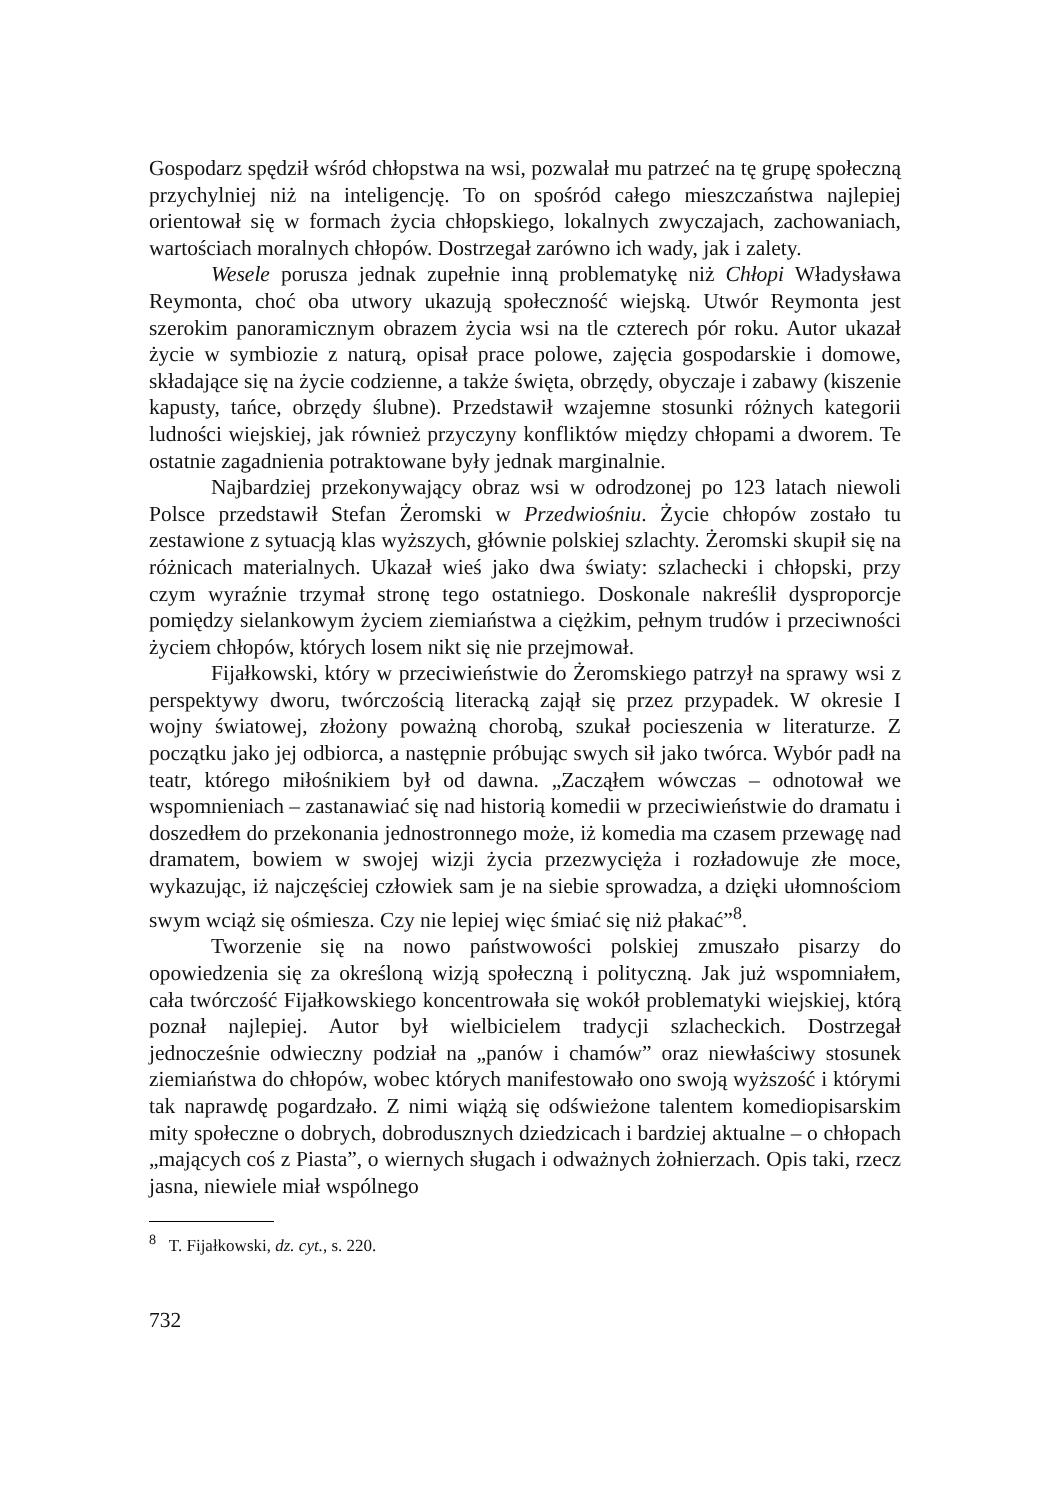Gospodarz spędził wśród chłopstwa na wsi, pozwalał mu patrzeć na tę grupę społeczną przychylniej niż na inteligencję. To on spośród całego mieszczaństwa najlepiej orientował się w formach życia chłopskiego, lokalnych zwyczajach, zachowaniach, wartościach moralnych chłopów. Dostrzegał zarówno ich wady, jak i zalety.
Wesele porusza jednak zupełnie inną problematykę niż Chłopi Władysława Reymonta, choć oba utwory ukazują społeczność wiejską. Utwór Reymonta jest szerokim panoramicznym obrazem życia wsi na tle czterech pór roku. Autor ukazał życie w symbiozie z naturą, opisał prace polowe, zajęcia gospodarskie i domowe, składające się na życie codzienne, a także święta, obrzędy, obyczaje i zabawy (kiszenie kapusty, tańce, obrzędy ślubne). Przedstawił wzajemne stosunki różnych kategorii ludności wiejskiej, jak również przyczyny konfliktów między chłopami a dworem. Te ostatnie zagadnienia potraktowane były jednak marginalnie.
Najbardziej przekonywający obraz wsi w odrodzonej po 123 latach niewoli Polsce przedstawił Stefan Żeromski w Przedwiośniu. Życie chłopów zostało tu zestawione z sytuacją klas wyższych, głównie polskiej szlachty. Żeromski skupił się na różnicach materialnych. Ukazał wieś jako dwa światy: szlachecki i chłopski, przy czym wyraźnie trzymał stronę tego ostatniego. Doskonale nakreślił dysproporcje pomiędzy sielankowym życiem ziemiaństwa a ciężkim, pełnym trudów i przeciwności życiem chłopów, których losem nikt się nie przejmował.
Fijałkowski, który w przeciwieństwie do Żeromskiego patrzył na sprawy wsi z perspektywy dworu, twórczością literacką zajął się przez przypadek. W okresie I wojny światowej, złożony poważną chorobą, szukał pocieszenia w literaturze. Z początku jako jej odbiorca, a następnie próbując swych sił jako twórca. Wybór padł na teatr, którego miłośnikiem był od dawna. „Zacząłem wówczas – odnotował we wspomnieniach – zastanawiać się nad historią komedii w przeciwieństwie do dramatu i doszedłem do przekonania jednostronnego może, iż komedia ma czasem przewagę nad dramatem, bowiem w swojej wizji życia przezwycięża i rozładowuje złe moce, wykazując, iż najczęściej człowiek sam je na siebie sprowadza, a dzięki ułomnościom swym wciąż się ośmiesza. Czy nie lepiej więc śmiać się niż płakać”<sup>8</sup>.
Tworzenie się na nowo państwowości polskiej zmuszało pisarzy do opowiedzenia się za określoną wizją społeczną i polityczną. Jak już wspomniałem, cała twórczość Fijałkowskiego koncentrowała się wokół problematyki wiejskiej, którą poznał najlepiej. Autor był wielbicielem tradycji szlacheckich. Dostrzegał jednocześnie odwieczny podział na „panów i chamów” oraz niewłaściwy stosunek ziemiaństwa do chłopów, wobec których manifestowało ono swoją wyższość i którymi tak naprawdę pogardzało. Z nimi wiążą się odświeżone talentem komediopisarskim mity społeczne o dobrych, dobrodusznych dziedzicach i bardziej aktualne – o chłopach „mających coś z Piasta”, o wiernych sługach i odważnych żołnierzach. Opis taki, rzecz jasna, niewiele miał wspólnego
<sup>8</sup> T. Fijałkowski, dz. cyt., s. 220.
732